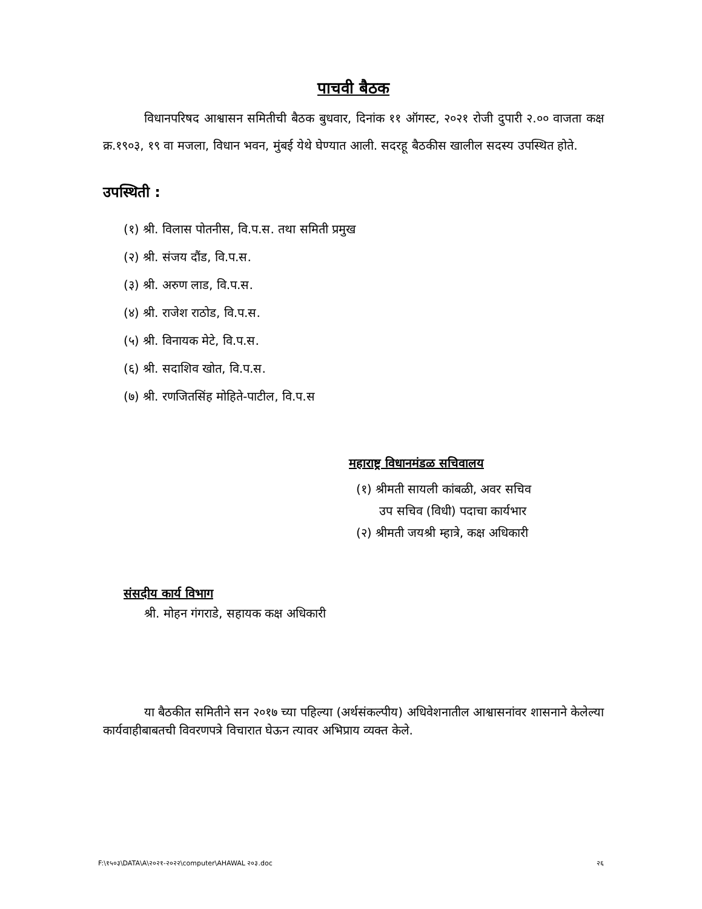पाचवी बैठक
विधानपरिषद आश्वासन समितीची बैठक बुधवार, दिनांक ११ ऑगस्ट, २०२१ रोजी दुपारी २.०० वाजता कक्ष क्र.१९०३, १९ वा मजला, विधान भवन, मुंबई येथे घेण्यात आली. सदरहू बैठकीस खालील सदस्य उपस्थित होते.
उपस्थिती :
(१) श्री. विलास पोतनीस, वि.प.स. तथा समिती प्रमुख
(२) श्री. संजय दौंड, वि.प.स.
(३) श्री. अरुण लाड, वि.प.स.
(४) श्री. राजेश राठोड, वि.प.स.
(५) श्री. विनायक मेटे, वि.प.स.
(६) श्री. सदाशिव खोत, वि.प.स.
(७) श्री. रणजितसिंह मोहिते-पाटील, वि.प.स
महाराष्ट्र विधानमंडळ सचिवालय
(१) श्रीमती सायली कांबळी, अवर सचिव
उप सचिव (विधी) पदाचा कार्यभार
(२) श्रीमती जयश्री म्हात्रे, कक्ष अधिकारी
संसदीय कार्य विभाग
श्री. मोहन गंगराडे, सहायक कक्ष अधिकारी
या बैठकीत समितीने सन २०१७ च्या पहिल्या (अर्थसंकल्पीय) अधिवेशनातील आश्वासनांवर शासनाने केलेल्या कार्यवाहीबाबतची विवरणपत्रे विचारात घेऊन त्यावर अभिप्राय व्यक्त केले.
F:\१५०३\DATA\A\२०२१-२०२२\computer\AHAWAL २०३.doc २६